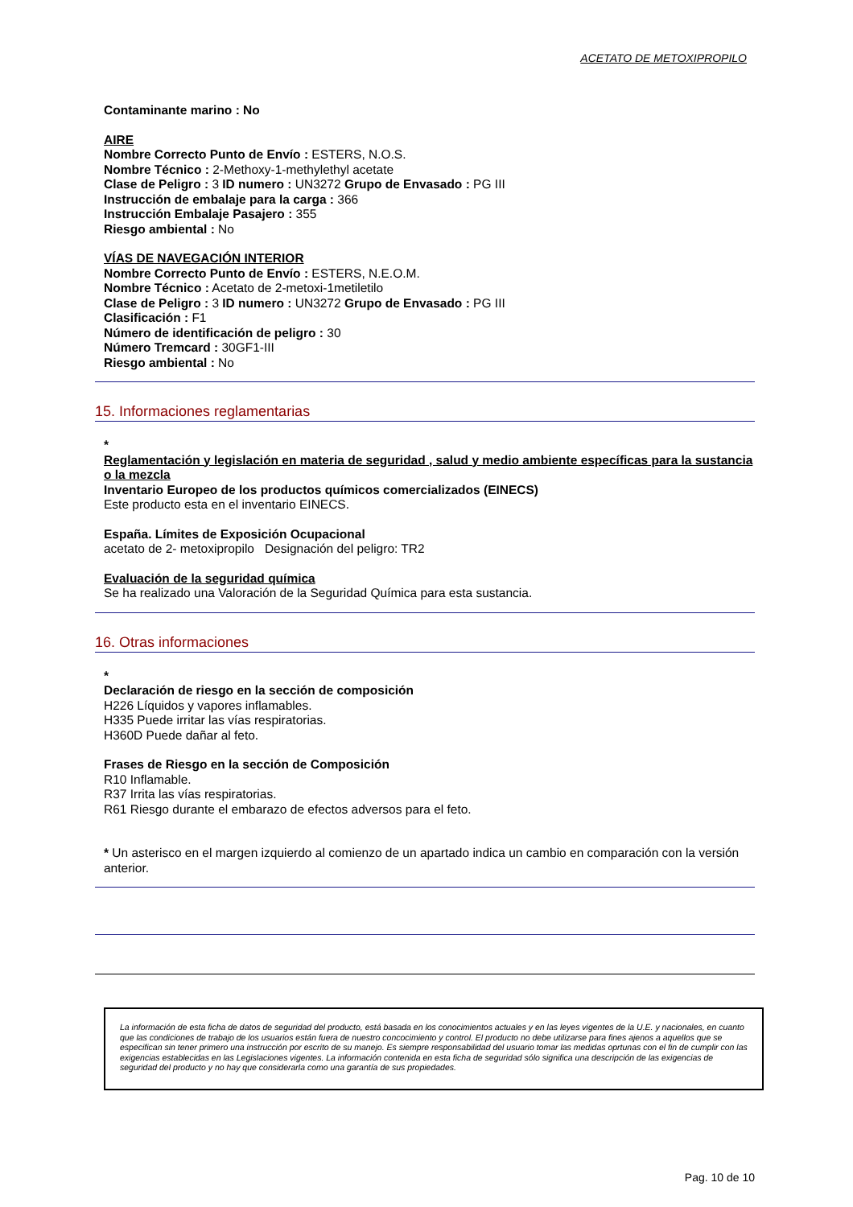ACETATO DE METOXIPROPILO
Contaminante marino : No
AIRE
Nombre Correcto Punto de Envío : ESTERS, N.O.S.
Nombre Técnico : 2-Methoxy-1-methylethyl acetate
Clase de Peligro : 3 ID numero : UN3272 Grupo de Envasado : PG III
Instrucción de embalaje para la carga : 366
Instrucción Embalaje Pasajero : 355
Riesgo ambiental : No
VÍAS DE NAVEGACIÓN INTERIOR
Nombre Correcto Punto de Envío : ESTERS, N.E.O.M.
Nombre Técnico : Acetato de 2-metoxi-1metiletilo
Clase de Peligro : 3 ID numero : UN3272 Grupo de Envasado : PG III
Clasificación : F1
Número de identificación de peligro : 30
Número Tremcard : 30GF1-III
Riesgo ambiental : No
15. Informaciones reglamentarias
*
Reglamentación y legislación en materia de seguridad , salud y medio ambiente específicas para la sustancia o la mezcla
Inventario Europeo de los productos químicos comercializados (EINECS)
Este producto esta en el inventario EINECS.
España. Límites de Exposición Ocupacional
acetato de 2- metoxipropilo Designación del peligro: TR2
Evaluación de la seguridad química
Se ha realizado una Valoración de la Seguridad Química para esta sustancia.
16. Otras informaciones
*
Declaración de riesgo en la sección de composición
H226 Líquidos y vapores inflamables.
H335 Puede irritar las vías respiratorias.
H360D Puede dañar al feto.
Frases de Riesgo en la sección de Composición
R10 Inflamable.
R37 Irrita las vías respiratorias.
R61 Riesgo durante el embarazo de efectos adversos para el feto.
* Un asterisco en el margen izquierdo al comienzo de un apartado indica un cambio en comparación con la versión anterior.
La información de esta ficha de datos de seguridad del producto, está basada en los conocimientos actuales y en las leyes vigentes de la U.E. y nacionales, en cuanto que las condiciones de trabajo de los usuarios están fuera de nuestro concocimiento y control. El producto no debe utilizarse para fines ajenos a aquellos que se especifican sin tener primero una instrucción por escrito de su manejo. Es siempre responsabilidad del usuario tomar las medidas oprtunas con el fin de cumplir con las exigencias establecidas en las Legislaciones vigentes. La información contenida en esta ficha de seguridad sólo significa una descripción de las exigencias de seguridad del producto y no hay que considerarla como una garantía de sus propiedades.
Pag. 10 de 10